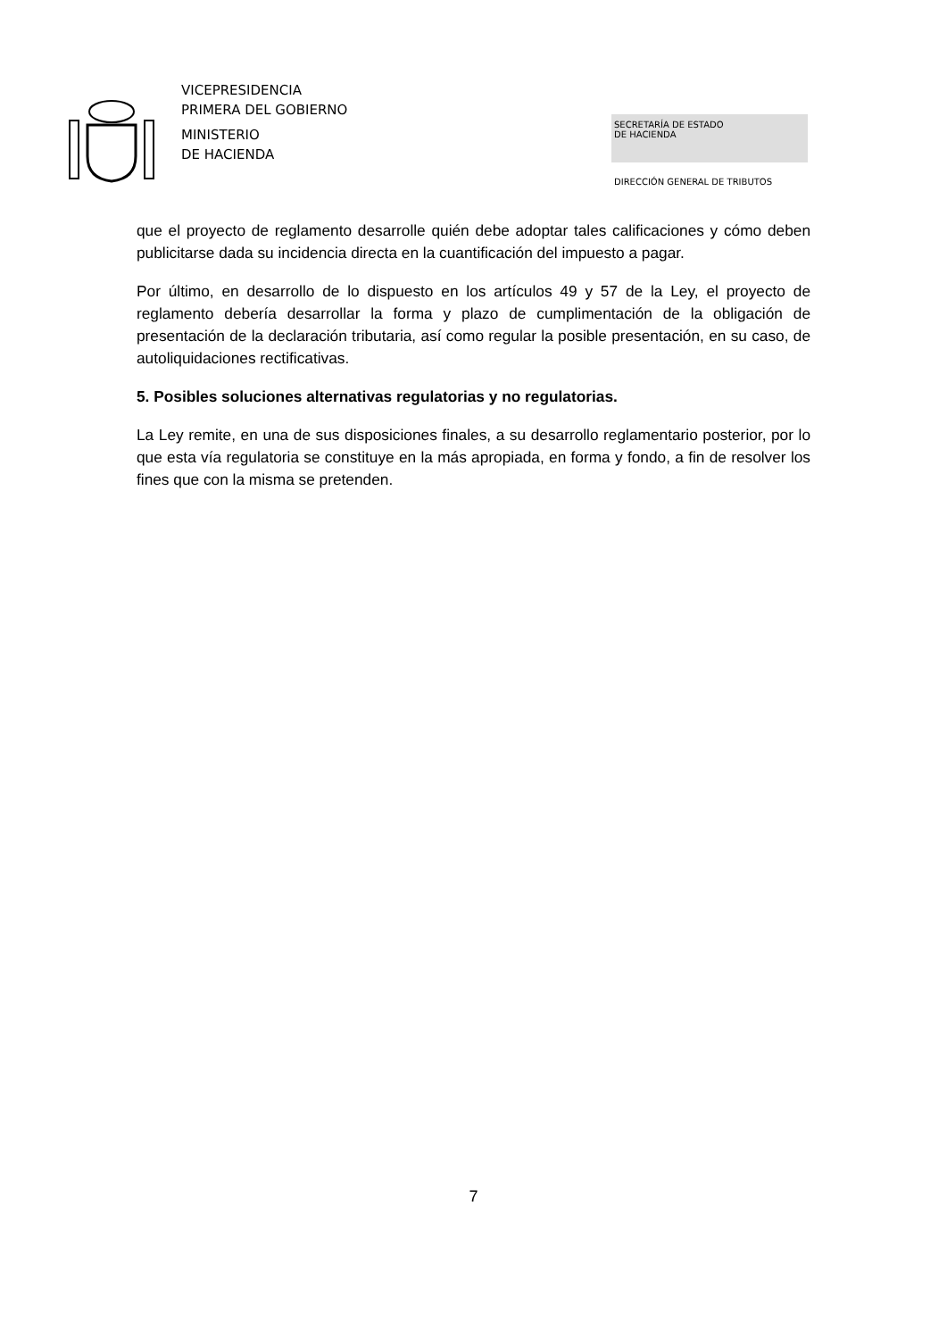VICEPRESIDENCIA
PRIMERA DEL GOBIERNO
MINISTERIO
DE HACIENDA
SECRETARÍA DE ESTADO
DE HACIENDA
DIRECCIÓN GENERAL DE TRIBUTOS
que el proyecto de reglamento desarrolle quién debe adoptar tales calificaciones y cómo deben publicitarse dada su incidencia directa en la cuantificación del impuesto a pagar.
Por último, en desarrollo de lo dispuesto en los artículos 49 y 57 de la Ley, el proyecto de reglamento debería desarrollar la forma y plazo de cumplimentación de la obligación de presentación de la declaración tributaria, así como regular la posible presentación, en su caso, de autoliquidaciones rectificativas.
5. Posibles soluciones alternativas regulatorias y no regulatorias.
La Ley remite, en una de sus disposiciones finales, a su desarrollo reglamentario posterior, por lo que esta vía regulatoria se constituye en la más apropiada, en forma y fondo, a fin de resolver los fines que con la misma se pretenden.
7